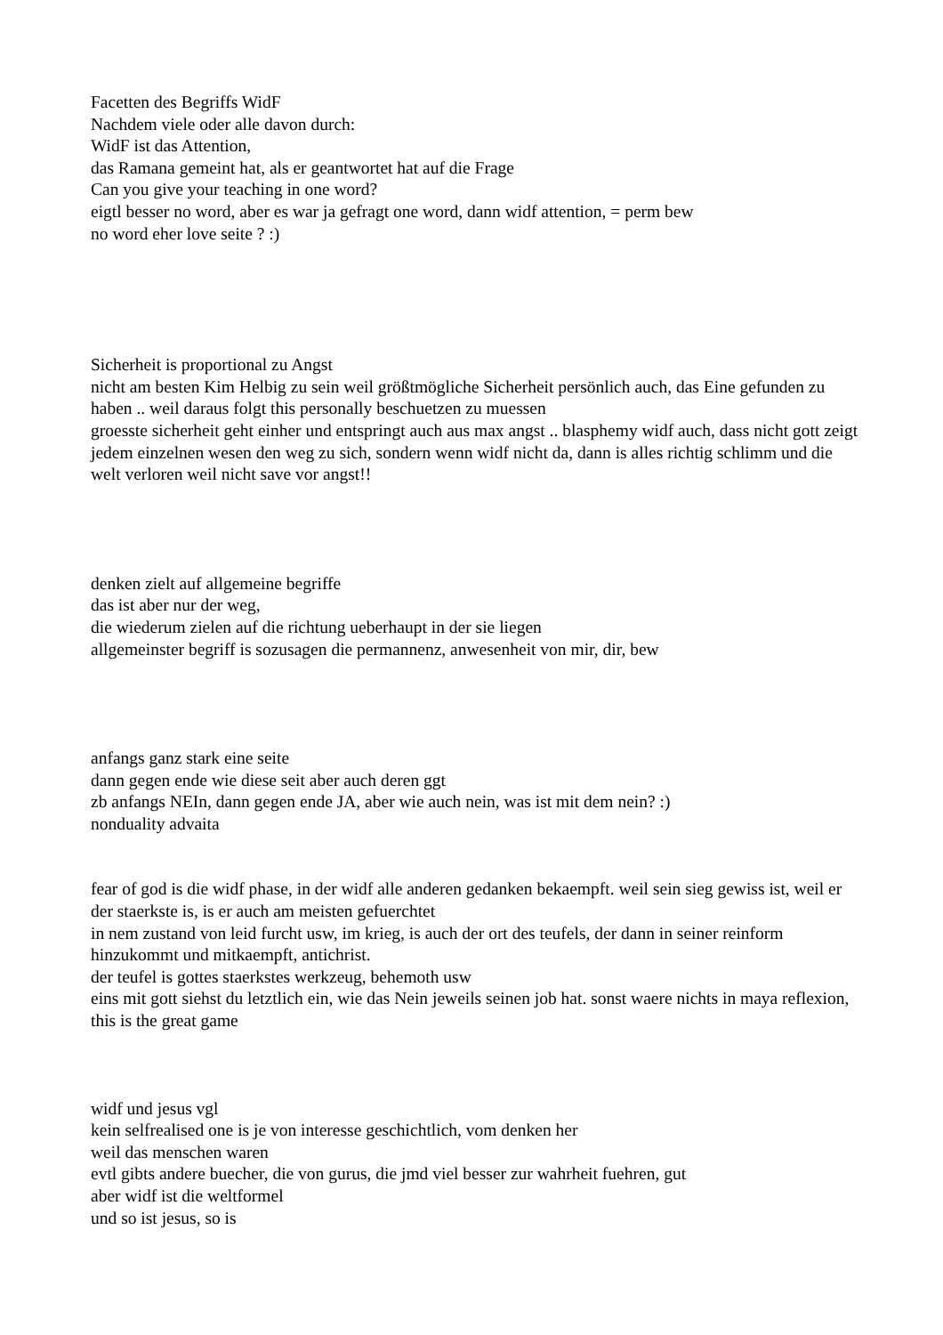Facetten des Begriffs WidF
Nachdem viele oder alle davon durch:
WidF ist das Attention,
das Ramana gemeint hat, als er geantwortet hat auf die Frage
Can you give your teaching in one word?
eigtl besser no word, aber es war ja gefragt one word, dann widf attention, = perm bew
no word eher love seite ? :)
Sicherheit is proportional zu Angst
nicht am besten Kim Helbig zu sein weil größtmögliche Sicherheit persönlich auch, das Eine gefunden zu haben .. weil daraus folgt this personally beschuetzen zu muessen
groesste sicherheit geht einher und entspringt auch aus max angst .. blasphemy widf auch, dass nicht gott zeigt jedem einzelnen wesen den weg zu sich, sondern wenn widf nicht da, dann is alles richtig schlimm und die welt verloren weil nicht save vor angst!!
denken zielt auf allgemeine begriffe
das ist aber nur der weg,
die wiederum zielen auf die richtung ueberhaupt in der sie liegen
allgemeinster begriff is sozusagen die permannenz, anwesenheit von mir, dir, bew
anfangs ganz stark eine seite
dann gegen ende wie diese seit aber auch deren ggt
zb anfangs NEIn, dann gegen ende JA, aber wie auch nein, was ist mit dem nein? :)
nonduality advaita
fear of god is die widf phase, in der widf alle anderen gedanken bekaempft. weil sein sieg gewiss ist, weil er der staerkste is, is er auch am meisten gefuerchtet
in nem zustand von leid furcht usw, im krieg, is auch der ort des teufels, der dann in seiner reinform hinzukommt und mitkaempft, antichrist.
der teufel is gottes staerkstes werkzeug, behemoth usw
eins mit gott siehst du letztlich ein, wie das Nein jeweils seinen job hat. sonst waere nichts in maya reflexion, this is the great game
widf und jesus vgl
kein selfrealised one is je von interesse geschichtlich, vom denken her
weil das menschen waren
evtl gibts andere buecher, die von gurus, die jmd viel besser zur wahrheit fuehren, gut
aber widf ist die weltformel
und so ist jesus, so is